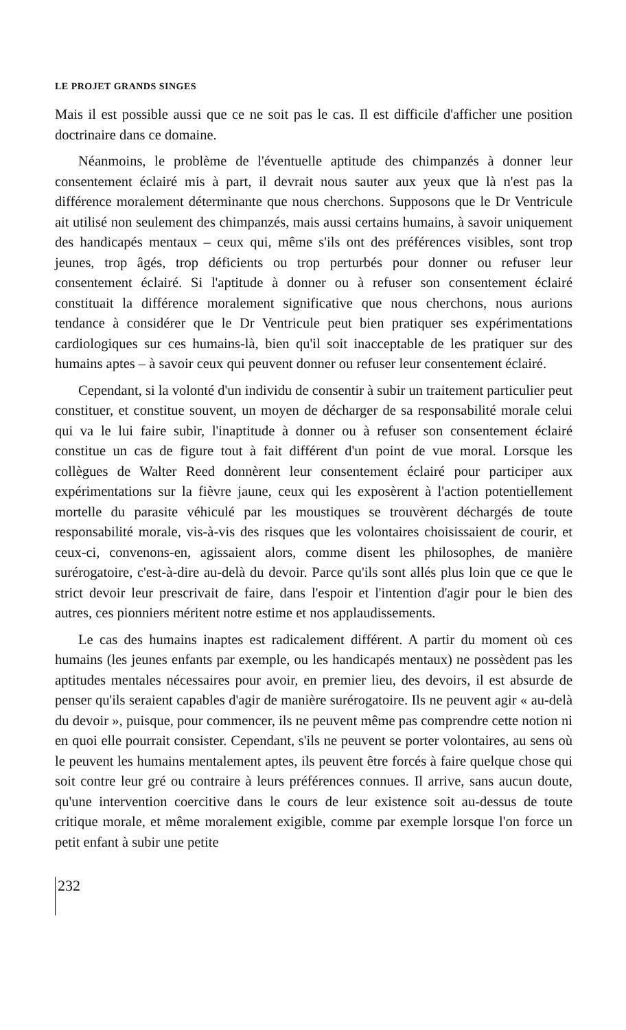LE PROJET GRANDS SINGES
Mais il est possible aussi que ce ne soit pas le cas. Il est difficile d'afficher une position doctrinaire dans ce domaine.
Néanmoins, le problème de l'éventuelle aptitude des chimpanzés à donner leur consentement éclairé mis à part, il devrait nous sauter aux yeux que là n'est pas la différence moralement déterminante que nous cherchons. Supposons que le Dr Ventricule ait utilisé non seulement des chimpanzés, mais aussi certains humains, à savoir uniquement des handicapés mentaux – ceux qui, même s'ils ont des préférences visibles, sont trop jeunes, trop âgés, trop déficients ou trop perturbés pour donner ou refuser leur consentement éclairé. Si l'aptitude à donner ou à refuser son consentement éclairé constituait la différence moralement significative que nous cherchons, nous aurions tendance à considérer que le Dr Ventricule peut bien pratiquer ses expérimentations cardiologiques sur ces humains-là, bien qu'il soit inacceptable de les pratiquer sur des humains aptes – à savoir ceux qui peuvent donner ou refuser leur consentement éclairé.
Cependant, si la volonté d'un individu de consentir à subir un traitement particulier peut constituer, et constitue souvent, un moyen de décharger de sa responsabilité morale celui qui va le lui faire subir, l'inaptitude à donner ou à refuser son consentement éclairé constitue un cas de figure tout à fait différent d'un point de vue moral. Lorsque les collègues de Walter Reed donnèrent leur consentement éclairé pour participer aux expérimentations sur la fièvre jaune, ceux qui les exposèrent à l'action potentiellement mortelle du parasite véhiculé par les moustiques se trouvèrent déchargés de toute responsabilité morale, vis-à-vis des risques que les volontaires choisissaient de courir, et ceux-ci, convenons-en, agissaient alors, comme disent les philosophes, de manière surérogatoire, c'est-à-dire au-delà du devoir. Parce qu'ils sont allés plus loin que ce que le strict devoir leur prescrivait de faire, dans l'espoir et l'intention d'agir pour le bien des autres, ces pionniers méritent notre estime et nos applaudissements.
Le cas des humains inaptes est radicalement différent. A partir du moment où ces humains (les jeunes enfants par exemple, ou les handicapés mentaux) ne possèdent pas les aptitudes mentales nécessaires pour avoir, en premier lieu, des devoirs, il est absurde de penser qu'ils seraient capables d'agir de manière surérogatoire. Ils ne peuvent agir « au-delà du devoir », puisque, pour commencer, ils ne peuvent même pas comprendre cette notion ni en quoi elle pourrait consister. Cependant, s'ils ne peuvent se porter volontaires, au sens où le peuvent les humains mentalement aptes, ils peuvent être forcés à faire quelque chose qui soit contre leur gré ou contraire à leurs préférences connues. Il arrive, sans aucun doute, qu'une intervention coercitive dans le cours de leur existence soit au-dessus de toute critique morale, et même moralement exigible, comme par exemple lorsque l'on force un petit enfant à subir une petite
232